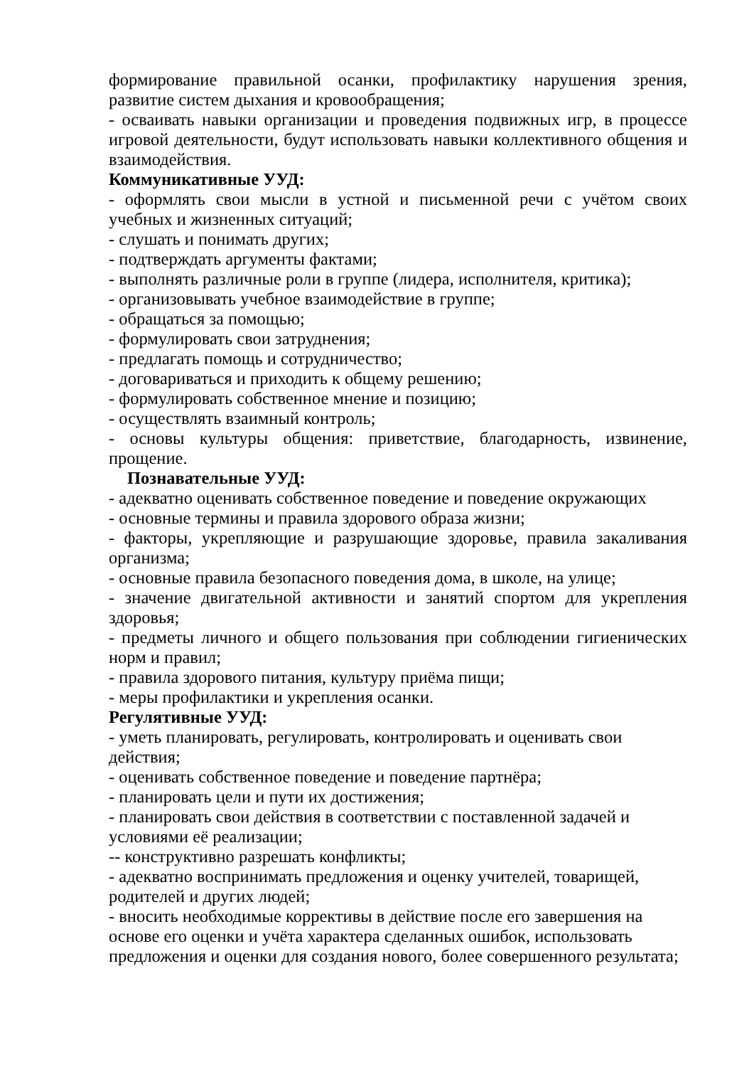формирование правильной осанки, профилактику нарушения зрения, развитие систем дыхания и кровообращения;
- осваивать навыки организации и проведения подвижных игр, в процессе игровой деятельности, будут использовать навыки коллективного общения и взаимодействия.
Коммуникативные УУД:
- оформлять свои мысли в устной и письменной речи с учётом своих учебных и жизненных ситуаций;
- слушать и понимать других;
- подтверждать аргументы фактами;
- выполнять различные роли в группе (лидера, исполнителя, критика);
- организовывать учебное взаимодействие в группе;
- обращаться за помощью;
- формулировать свои затруднения;
- предлагать помощь и сотрудничество;
- договариваться и приходить к общему решению;
- формулировать собственное мнение и позицию;
- осуществлять взаимный контроль;
- основы культуры общения: приветствие, благодарность, извинение, прощение.
Познавательные УУД:
- адекватно оценивать собственное поведение и поведение окружающих
- основные термины и правила здорового образа жизни;
- факторы, укрепляющие и разрушающие здоровье, правила закаливания организма;
- основные правила безопасного поведения дома, в школе, на улице;
- значение двигательной активности и занятий спортом для укрепления здоровья;
- предметы личного и общего пользования при соблюдении гигиенических норм и правил;
- правила здорового питания, культуру приёма пищи;
- меры профилактики и укрепления осанки.
Регулятивные УУД:
- уметь планировать, регулировать, контролировать и оценивать свои действия;
- оценивать собственное поведение и поведение партнёра;
- планировать цели и пути их достижения;
- планировать свои действия в соответствии с поставленной задачей и условиями её реализации;
-- конструктивно разрешать конфликты;
- адекватно воспринимать предложения и оценку учителей, товарищей, родителей и других людей;
- вносить необходимые коррективы в действие после его завершения на основе его оценки и учёта характера сделанных ошибок, использовать предложения и оценки для создания нового, более совершенного результата;